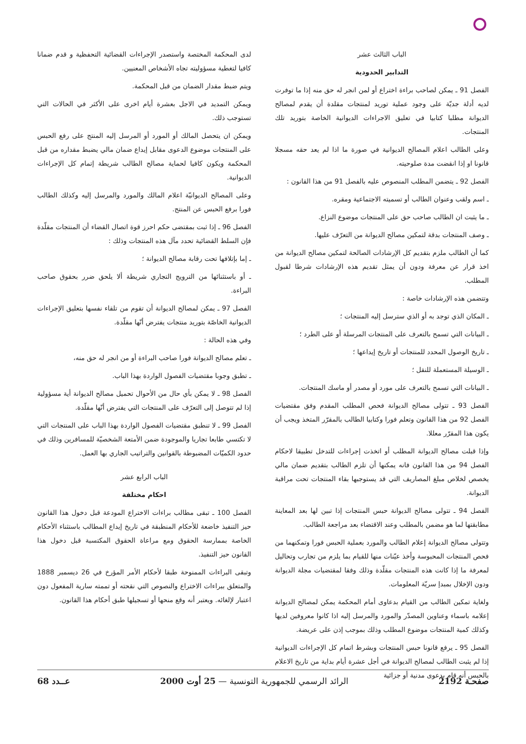الباب الثالث عشر
التدابير الحدودية
الفصل 91 ـ يمكن لصاحب براءة اختراع أو لمن انجر له حق منه إذا ما توفرت لديه أدلة جديّة على وجود عملية توريد لمنتجات مقلدة أن يقدم لمصالح الديوانة مطلبا كتابيا في تعليق الاجراءات الديوانية الخاصة بتوريد تلك المنتجات.
وعلى الطالب اعلام المصالح الديوانية في صورة ما اذا لم يعد حقه مسجلا قانونا او إذا انقضت مدة صلوحيته.
الفصل 92 ـ يتضمن المطلب المنصوص عليه بالفصل 91 من هذا القانون :
ـ اسم ولقب وعنوان الطالب أو تسميته الاجتماعية ومقره.
ـ ما يثبت ان الطالب صاحب حق على المنتجات موضوع النزاع.
ـ وصف المنتجات بدقة لتمكين مصالح الديوانة من التعرّف عليها.
كما أن الطالب ملزم بتقديم كل الإرشادات الصالحة لتمكين مصالح الديوانة من اخذ قرار عن معرفة ودون أن يمثل تقديم هذه الإرشادات شرطا لقبول المطلب.
وتتضمن هذه الإرشادات خاصة :
ـ المكان الذي توجد به أو الذي سترسل إليه المنتجات ؛
ـ البيانات التي تسمح بالتعرف على المنتجات المرسلة أو على الطرد ؛
ـ تاريخ الوصول المحدد للمنتجات أو تاريخ إيداعها ؛
ـ الوسيلة المستعملة للنقل ؛
ـ البيانات التي تسمح بالتعرف على مورد أو مصدر أو ماسك المنتجات.
الفصل 93 ـ تتولى مصالح الديوانة فحص المطلب المقدم وفق مقتضيات الفصل 92 من هذا القانون وتعلم فورا وكتابيا الطالب بالمقرّر المتخذ ويجب أن يكون هذا المقرّر معللا.
وإذا قبلت مصالح الديوانة المطلب أو اتخذت إجراءات للتدخل تطبيقا لاحكام الفصل 94 من هذا القانون فانه يمكنها أن تلزم الطالب بتقديم ضمان مالي يخصص لخلاص مبلغ المصاريف التي قد يستوجبها بقاء المنتجات تحت مراقبة الديوانة.
الفصل 94 ـ تتولى مصالح الديوانة حبس المنتجات إذا تبين لها بعد المعاينة مطابقتها لما هو مضمن بالمطلب وعند الاقتضاء بعد مراجعة الطالب.
وتتولى مصالح الديوانة إعلام الطالب والمورد بعملية الحبس فورا وتمكنهما من فحص المنتجات المحبوسة وأخذ عيّنات منها للقيام بما يلزم من تجارب وتحاليل لمعرفة ما إذا كانت هذه المنتجات مقلّدة وذلك وفقا لمقتضيات مجلة الديوانة ودون الإخلال بمبدإ سريّة المعلومات.
ولغاية تمكين الطالب من القيام بدعاوى أمام المحكمة يمكن لمصالح الديوانة إعلامه باسماء وعناوين المصدّر والمورد والمرسل إليه اذا كانوا معروفين لديها وكذلك كمية المنتجات موضوع المطلب وذلك بموجب إذن على عريضة.
الفصل 95 ـ يرفع قانونا حبس المنتجات وبشرط اتمام كل الإجراءات الديوانية إذا لم يثبت الطالب لمصالح الديوانة في أجل عشرة أيام بداية من تاريخ الاعلام بالحبس أنه قام بدعوى مدنية أو جزائية
لدى المحكمة المختصة واستصدر الإجراءات القضائية التحفظية و قدم ضمانا كافيا لتغطية مسؤوليته تجاه الأشخاص المعنيين.
ويتم ضبط مقدار الضمان من قبل المحكمة.
ويمكن التمديد في الاجل بعشرة أيام اخرى على الأكثر في الحالات التي تستوجب ذلك.
ويمكن ان يتحصل المالك أو المورد أو المرسل إليه المنتج على رفع الحبس على المنتجات موضوع الدعوى مقابل إيداع ضمان مالي يضبط مقداره من قبل المحكمة ويكون كافيا لحماية مصالح الطالب شريطة إتمام كل الإجراءات الديوانية.
وعلى المصالح الديوانيّة اعلام المالك والمورد والمرسل إليه وكذلك الطالب فورا برفع الحبس عن المنتج.
الفصل 96 ـ إذا ثبت بمقتضى حكم احرز قوة اتصال القضاء أن المنتجات مقلّدة فإن السلط القضائية تحدد مآل هذه المنتجات وذلك :
ـ إما بإتلافها تحت رقابة مصالح الديوانة ؛
ـ أو باستثنائها من الترويج التجاري شريطة ألا يلحق ضرر بحقوق صاحب البراءة.
الفصل 97 ـ يمكن لمصالح الديوانة أن تقوم من تلقاء نفسها بتعليق الإجراءات الديوانية الخاصّة بتوريد منتجات يفترض أنّها مقلّدة.
وفي هذه الحالة :
ـ تعلم مصالح الديوانة فورا صاحب البراءة أو من انجر له حق منه،
ـ تطبق وجوبا مقتضيات الفصول الواردة بهذا الباب.
الفصل 98 ـ لا يمكن بأي حال من الأحوال تحميل مصالح الديوانة أية مسؤولية إذا لم تتوصل إلى التعرّف على المنتجات التي يفترض أنّها مقلّدة.
الفصل 99 ـ لا تنطبق مقتضيات الفصول الواردة بهذا الباب على المنتجات التي لا تكتسي طابعا تجاريا والموجودة ضمن الأمتعة الشخصيّة للمسافرين وذلك في حدود الكميّات المضبوطة بالقوانين والتراتيب الجاري بها العمل.
الباب الرابع عشر
احكام مختلفة
الفصل 100 ـ تبقى مطالب براءات الاختراع المودعة قبل دخول هذا القانون حيز التنفيذ خاضعة للأحكام المنطبقة في تاريخ إيداع المطالب باستثناء الأحكام الخاصة بممارسة الحقوق ومع مراعاة الحقوق المكتسبة قبل دخول هذا القانون حيز التنفيذ.
وتبقى البراءات الممنوحة طبقا لأحكام الأمر المؤرخ في 26 ديسمبر 1888 والمتعلق ببراءات الاختراع والنصوص التي نقحته أو تممته سارية المفعول دون اعتبار لإلغائه. ويعتبر أنه وقع منحها أو تسجيلها طبق أحكام هذا القانون.
صفحـة 2192 الرائد الرسمي للجمهورية التونسية — 25 أوت 2000 عــدد 68